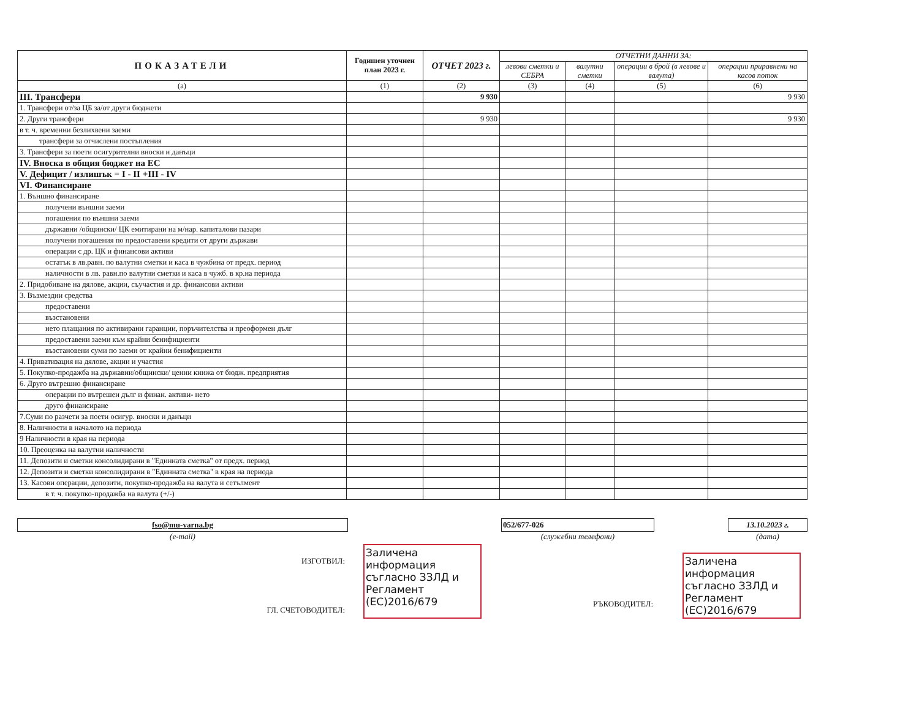| ПОКАЗАТЕЛИ | Годишен уточнен план 2023 г. | ОТЧЕТ 2023 г. | ОТЧЕТНИ ДАННИ ЗА: | | | |
| --- | --- | --- | --- | --- | --- | --- |
| | | | левови сметки и СЕБРА | валутни сметки | операции в брой (в левове и валута) | операции приравнени на касов поток |
| (а) | (1) | (2) | (3) | (4) | (5) | (6) |
| III. Трансфери | | 9 930 | | | | 9 930 |
| 1. Трансфери от/за ЦБ за/от други бюджети | | | | | | |
| 2. Други трансфери | | 9 930 | | | | 9 930 |
| в т. ч. временни безлихвени заеми | | | | | | |
| трансфери за отчислени постъпления | | | | | | |
| 3. Трансфери за поети осигурителни вноски и данъци | | | | | | |
| IV. Вноска в общия бюджет на ЕС | | | | | | |
| V. Дефицит / излишък = I - II +III - IV | | | | | | |
| VI. Финансиране | | | | | | |
| 1. Външно финансиране | | | | | | |
| получени външни заеми | | | | | | |
| погашения по външни заеми | | | | | | |
| държавни /общински/ ЦК емитирани на м/нар. капиталови пазари | | | | | | |
| получени погашения по предоставени кредити от други държави | | | | | | |
| операции с др. ЦК и финансови активи | | | | | | |
| остатък в лв.равн. по валутни сметки и каса в чужбина от предх. период | | | | | | |
| наличности в лв. равн.по валутни сметки и каса в чужб. в кр.на периода | | | | | | |
| 2. Придобиване на дялове, акции, съучастия и др. финансови активи | | | | | | |
| 3. Възмездни средства | | | | | | |
| предоставени | | | | | | |
| възстановени | | | | | | |
| нето плащания по активирани гаранции, поръчителства и преоформен дълг | | | | | | |
| предоставени заеми към крайни бенифициенти | | | | | | |
| възстановени суми по заеми от крайни бенифициенти | | | | | | |
| 4. Приватизация на дялове, акции и участия | | | | | | |
| 5. Покупко-продажба на държавни/общински/ ценни книжа от бюдж. предприятия | | | | | | |
| 6. Друго вътрешно финансиране | | | | | | |
| операции по вътрешен дълг и финан. активи- нето | | | | | | |
| друго финансиране | | | | | | |
| 7.Суми по разчети за поети осигур. вноски и данъци | | | | | | |
| 8. Наличности в началото на периода | | | | | | |
| 9 Наличности в края на периода | | | | | | |
| 10. Преоценка на валутни наличности | | | | | | |
| 11. Депозити и сметки консолидирани в "Единната сметка" от предх. период | | | | | | |
| 12. Депозити и сметки консолидирани в "Единната сметка" в края на периода | | | | | | |
| 13. Касови операции, депозити, покупко-продажба на валута и сетълмент | | | | | | |
| в т. ч. покупко-продажба на валута (+/-) | | | | | | |
fso@mu-varna.bg
(e-mail)
052/677-026
(служебни телефони)
13.10.2023 г.
(дата)
ИЗГОТВИЛ:
ГЛ. СЧЕТОВОДИТЕЛ:
Заличена информация съгласно ЗЗЛД и Регламент (ЕС)2016/679
РЪКОВОДИТЕЛ:
Заличена информация съгласно ЗЗЛД и Регламент (ЕС)2016/679